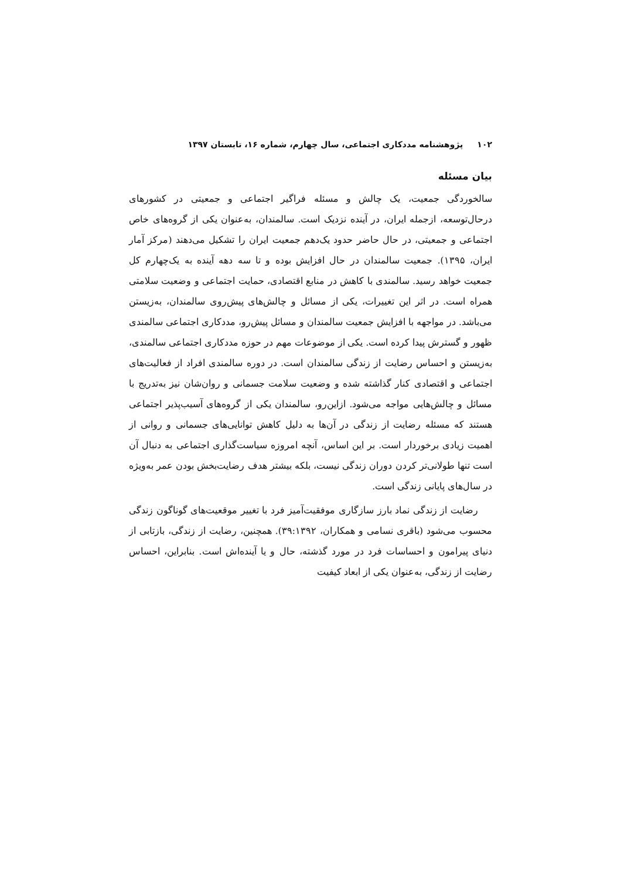۱۰۲پژوهشنامه مددکاری اجتماعی، سال چهارم، شماره ۱۶، تابستان ۱۳۹۷
بیان مسئله
سالخوردگی جمعیت، یک چالش و مسئله فراگیر اجتماعی و جمعیتی در کشورهای درحال‌توسعه، ازجمله ایران، در آینده نزدیک است. سالمندان، به‌عنوان یکی از گروه‌های خاص اجتماعی و جمعیتی، در حال حاضر حدود یک‌دهم جمعیت ایران را تشکیل می‌دهند (مرکز آمار ایران، ۱۳۹۵). جمعیت سالمندان در حال افزایش بوده و تا سه دهه آینده به یک‌چهارم کل جمعیت خواهد رسید. سالمندی با کاهش در منابع اقتصادی، حمایت اجتماعی و وضعیت سلامتی همراه است. در اثر این تغییرات، یکی از مسائل و چالش‌های پیش‌روی سالمندان، به‌زیستن می‌باشد. در مواجهه با افزایش جمعیت سالمندان و مسائل پیش‌رو، مددکاری اجتماعی سالمندی ظهور و گسترش پیدا کرده است. یکی از موضوعات مهم در حوزه مددکاری اجتماعی سالمندی، به‌زیستن و احساس رضایت از زندگی سالمندان است. در دوره سالمندی افراد از فعالیت‌های اجتماعی و اقتصادی کنار گذاشته شده و وضعیت سلامت جسمانی و روان‌شان نیز به‌تدریج با مسائل و چالش‌هایی مواجه می‌شود. ازاین‌رو، سالمندان یکی از گروه‌های آسیب‌پذیر اجتماعی هستند که مسئله رضایت از زندگی در آن‌ها به دلیل کاهش توانایی‌های جسمانی و روانی از اهمیت زیادی برخوردار است. بر این اساس، آنچه امروزه سیاست‌گذاری اجتماعی به دنبال آن است تنها طولانی‌تر کردن دوران زندگی نیست، بلکه بیشتر هدف رضایت‌بخش بودن عمر به‌ویژه در سال‌های پایانی زندگی است.
رضایت از زندگی نماد بارز سازگاری موفقیت‌آمیز فرد با تغییر موقعیت‌های گوناگون زندگی محسوب می‌شود (باقری نسامی و همکاران، ۳۹:۱۳۹۲). همچنین، رضایت از زندگی، بازتابی از دنیای پیرامون و احساسات فرد در مورد گذشته، حال و یا آینده‌اش است. بنابراین، احساس رضایت از زندگی، به‌عنوان یکی از ابعاد کیفیت